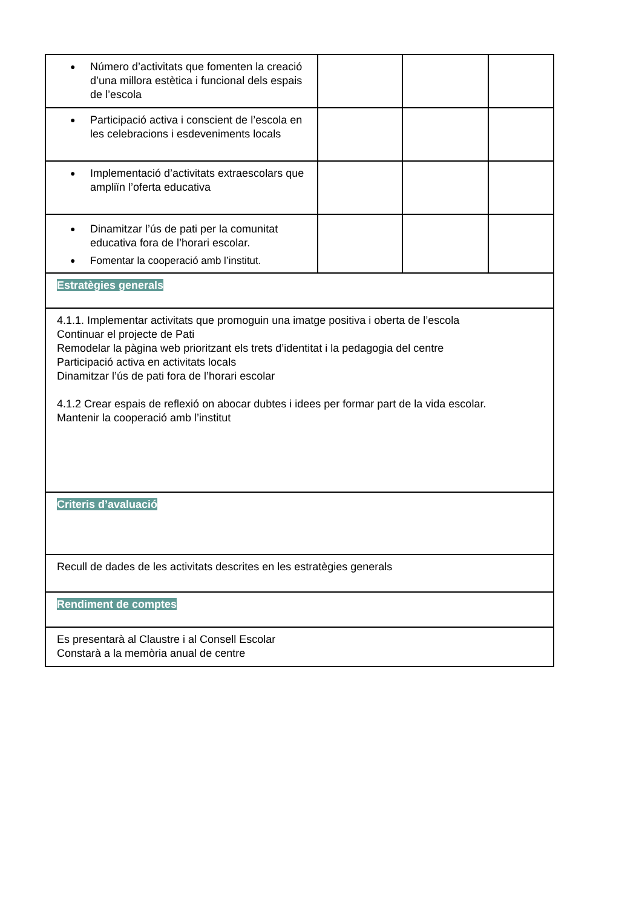| ● Número d’activitats que fomenten la creació d’una millora estètica i funcional dels espais de l’escola | | | |
| ● Participació activa i conscient de l’escola en les celebracions i esdeveniments locals | | | |
| ● Implementació d’activitats extraescolars que ampliïn l’oferta educativa | | | |
| ● Dinamitzar l’ús de pati per la comunitat educativa fora de l’horari escolar. ● Fomentar la cooperació amb l’institut. | | | |
| Estratègies generals | | | |
| 4.1.1. Implementar activitats que promoguin una imatge positiva i oberta de l’escola Continuar el projecte de Pati Remodelar la pàgina web prioritzant els trets d’identitat i la pedagogia del centre Participació activa en activitats locals Dinamitzar l’ús de pati fora de l’horari escolar 4.1.2 Crear espais de reflexió on abocar dubtes i idees per formar part de la vida escolar. Mantenir la cooperació amb l’institut | | | |
| Criteris d’avaluació | | | |
| Recull de dades de les activitats descrites en les estratègies generals | | | |
| Rendiment de comptes | | | |
| Es presentarà al Claustre i al Consell Escolar Constarà a la memòria anual de centre | | | |